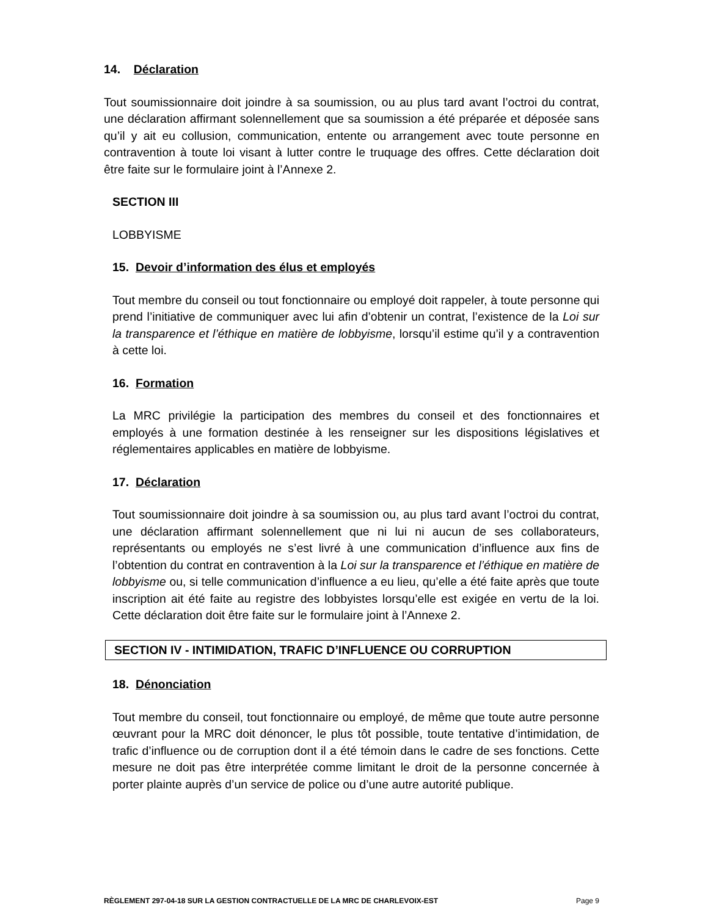14. Déclaration
Tout soumissionnaire doit joindre à sa soumission, ou au plus tard avant l’octroi du contrat, une déclaration affirmant solennellement que sa soumission a été préparée et déposée sans qu’il y ait eu collusion, communication, entente ou arrangement avec toute personne en contravention à toute loi visant à lutter contre le truquage des offres. Cette déclaration doit être faite sur le formulaire joint à l’Annexe 2.
SECTION III
LOBBYISME
15. Devoir d’information des élus et employés
Tout membre du conseil ou tout fonctionnaire ou employé doit rappeler, à toute personne qui prend l’initiative de communiquer avec lui afin d’obtenir un contrat, l’existence de la Loi sur la transparence et l’éthique en matière de lobbyisme, lorsqu’il estime qu’il y a contravention à cette loi.
16. Formation
La MRC privilégie la participation des membres du conseil et des fonctionnaires et employés à une formation destinée à les renseigner sur les dispositions législatives et réglementaires applicables en matière de lobbyisme.
17. Déclaration
Tout soumissionnaire doit joindre à sa soumission ou, au plus tard avant l’octroi du contrat, une déclaration affirmant solennellement que ni lui ni aucun de ses collaborateurs, représentants ou employés ne s’est livré à une communication d’influence aux fins de l’obtention du contrat en contravention à la Loi sur la transparence et l’éthique en matière de lobbyisme ou, si telle communication d’influence a eu lieu, qu’elle a été faite après que toute inscription ait été faite au registre des lobbyistes lorsqu’elle est exigée en vertu de la loi. Cette déclaration doit être faite sur le formulaire joint à l’Annexe 2.
SECTION IV - INTIMIDATION, TRAFIC D’INFLUENCE OU CORRUPTION
18. Dénonciation
Tout membre du conseil, tout fonctionnaire ou employé, de même que toute autre personne œuvrant pour la MRC doit dénoncer, le plus tôt possible, toute tentative d’intimidation, de trafic d’influence ou de corruption dont il a été témoin dans le cadre de ses fonctions. Cette mesure ne doit pas être interprétée comme limitant le droit de la personne concernée à porter plainte auprès d’un service de police ou d’une autre autorité publique.
RÈGLEMENT 297-04-18 SUR LA GESTION CONTRACTUELLE DE LA MRC DE CHARLEVOIX-EST Page 9